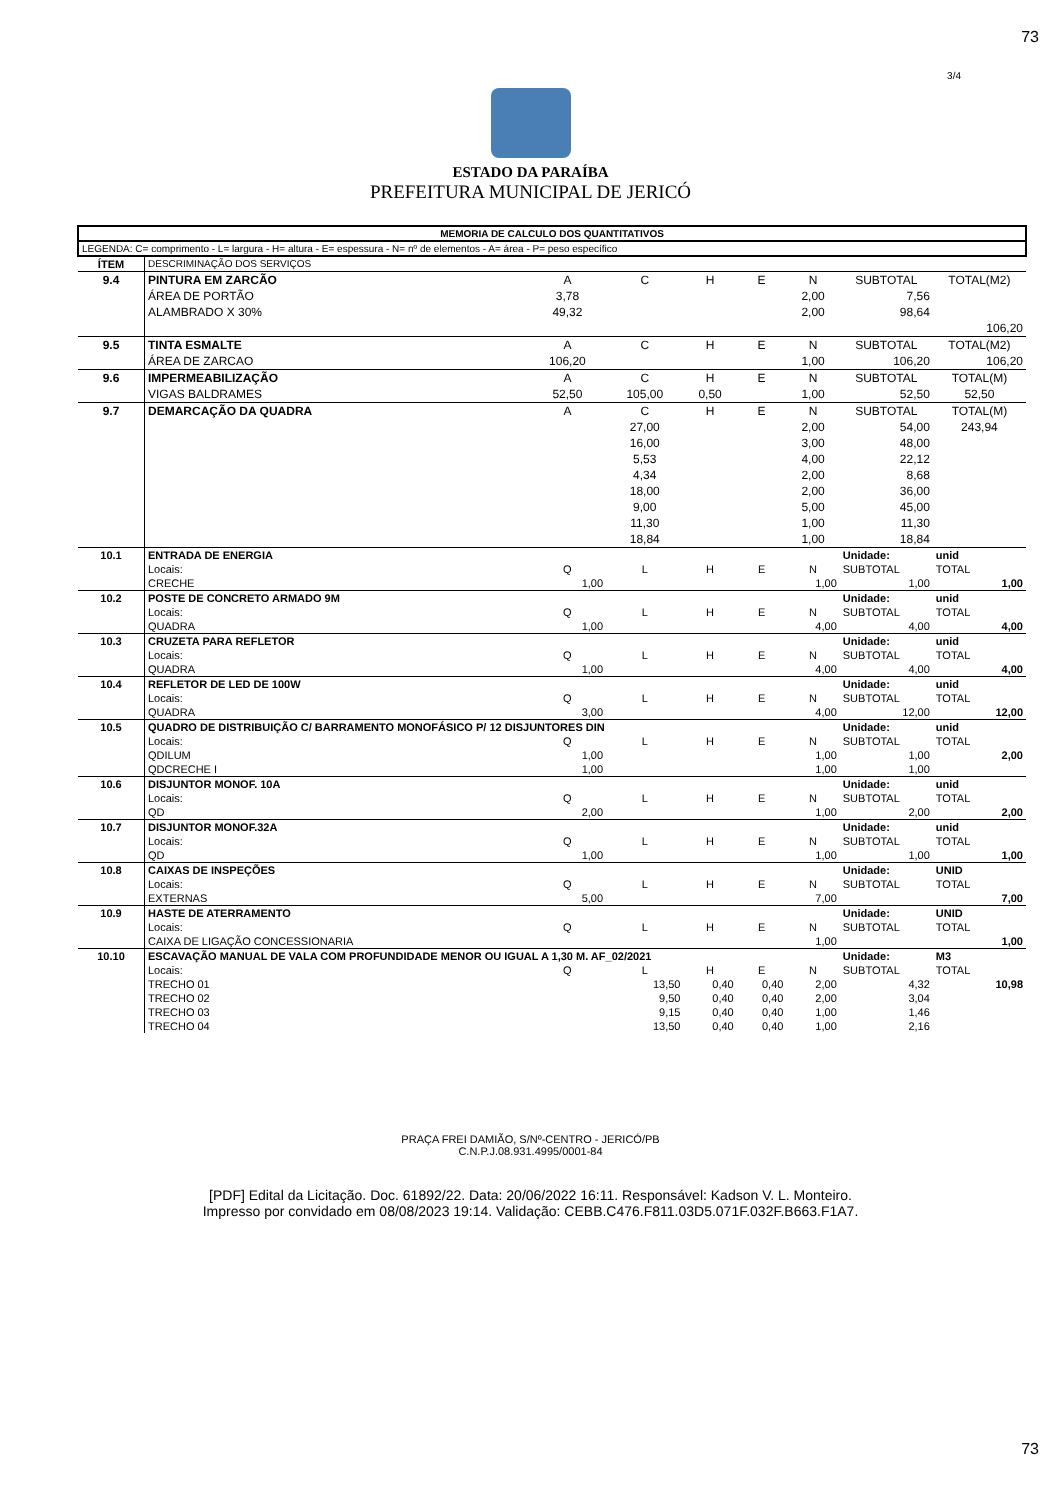73
3/4
ESTADO DA PARAÍBA
PREFEITURA MUNICIPAL DE JERICÓ
| MEMORIA DE CALCULO DOS QUANTITATIVOS | | | | | | | | |
| LEGENDA: C= comprimento - L= largura - H= altura - E= espessura - N= nº de elementos - A= área - P= peso específico | | | | | | | | |
| ÍTEM | DESCRIMINAÇÃO DOS SERVIÇOS | | | | | | | |
| 9.4 | PINTURA EM ZARCÃO | A | C | H | E | N | SUBTOTAL | TOTAL(M2) |
| | ÁREA DE PORTÃO | 3,78 | | | | 2,00 | 7,56 | |
| | ALAMBRADO X 30% | 49,32 | | | | 2,00 | 98,64 | |
| | | | | | | | | 106,20 |
| 9.5 | TINTA ESMALTE | A | C | H | E | N | SUBTOTAL | TOTAL(M2) |
| | ÁREA DE ZARCAO | 106,20 | | | | 1,00 | 106,20 | 106,20 |
| 9.6 | IMPERMEABILIZAÇÃO | A | C | H | E | N | SUBTOTAL | TOTAL(M) |
| | VIGAS BALDRAMES | 52,50 | 105,00 | 0,50 | | 1,00 | 52,50 | 52,50 |
| 9.7 | DEMARCAÇÃO DA QUADRA | A | C | H | E | N | SUBTOTAL | TOTAL(M) |
| | | | 27,00 | | | 2,00 | 54,00 | 243,94 |
| | | | 16,00 | | | 3,00 | 48,00 | |
| | | | 5,53 | | | 4,00 | 22,12 | |
| | | | 4,34 | | | 2,00 | 8,68 | |
| | | | 18,00 | | | 2,00 | 36,00 | |
| | | | 9,00 | | | 5,00 | 45,00 | |
| | | | 11,30 | | | 1,00 | 11,30 | |
| | | | 18,84 | | | 1,00 | 18,84 | |
| 10.1 | ENTRADA DE ENERGIA | | | | | | Unidade: | unid |
| | Locais: | Q | L | H | E | N | SUBTOTAL | TOTAL |
| | CRECHE | 1,00 | | | | 1,00 | 1,00 | 1,00 |
| 10.2 | POSTE DE CONCRETO ARMADO 9M | | | | | | Unidade: | unid |
| | Locais: | Q | L | H | E | N | SUBTOTAL | TOTAL |
| | QUADRA | 1,00 | | | | 4,00 | 4,00 | 4,00 |
| 10.3 | CRUZETA PARA REFLETOR | | | | | | Unidade: | unid |
| | Locais: | Q | L | H | E | N | SUBTOTAL | TOTAL |
| | QUADRA | 1,00 | | | | 4,00 | 4,00 | 4,00 |
| 10.4 | REFLETOR DE LED DE 100W | | | | | | Unidade: | unid |
| | Locais: | Q | L | H | E | N | SUBTOTAL | TOTAL |
| | QUADRA | 3,00 | | | | 4,00 | 12,00 | 12,00 |
| 10.5 | QUADRO DE DISTRIBUIÇÃO C/ BARRAMENTO MONOFÁSICO P/ 12 DISJUNTORES DIN | | | | | | Unidade: | unid |
| | Locais: | Q | L | H | E | N | SUBTOTAL | TOTAL |
| | QDILUM | 1,00 | | | | 1,00 | 1,00 | 2,00 |
| | QDCRECHE I | 1,00 | | | | 1,00 | 1,00 | |
| 10.6 | DISJUNTOR MONOF. 10A | | | | | | Unidade: | unid |
| | Locais: | Q | L | H | E | N | SUBTOTAL | TOTAL |
| | QD | 2,00 | | | | 1,00 | 2,00 | 2,00 |
| 10.7 | DISJUNTOR MONOF.32A | | | | | | Unidade: | unid |
| | Locais: | Q | L | H | E | N | SUBTOTAL | TOTAL |
| | QD | 1,00 | | | | 1,00 | 1,00 | 1,00 |
| 10.8 | CAIXAS DE INSPEÇÕES | | | | | | Unidade: | UNID |
| | Locais: | Q | L | H | E | N | SUBTOTAL | TOTAL |
| | EXTERNAS | 5,00 | | | | 7,00 | | 7,00 |
| 10.9 | HASTE DE ATERRAMENTO | | | | | | Unidade: | UNID |
| | Locais: | Q | L | H | E | N | SUBTOTAL | TOTAL |
| | CAIXA DE LIGAÇÃO CONCESSIONARIA | | | | | 1,00 | | 1,00 |
| 10.10 | ESCAVAÇÃO MANUAL DE VALA COM PROFUNDIDADE MENOR OU IGUAL A 1,30 M. AF_02/2021 | | | | | | Unidade: | M3 |
| | Locais: | Q | L | H | E | N | SUBTOTAL | TOTAL |
| | TRECHO 01 | | 13,50 | 0,40 | 0,40 | 2,00 | 4,32 | 10,98 |
| | TRECHO 02 | | 9,50 | 0,40 | 0,40 | 2,00 | 3,04 | |
| | TRECHO 03 | | 9,15 | 0,40 | 0,40 | 1,00 | 1,46 | |
| | TRECHO 04 | | 13,50 | 0,40 | 0,40 | 1,00 | 2,16 | |
PRAÇA FREI DAMIÃO, S/Nº-CENTRO - JERICÓ/PB
C.N.P.J.08.931.4995/0001-84
73
[PDF] Edital da Licitação. Doc. 61892/22. Data: 20/06/2022 16:11. Responsável: Kadson V. L. Monteiro.
Impresso por convidado em 08/08/2023 19:14. Validação: CEBB.C476.F811.03D5.071F.032F.B663.F1A7.